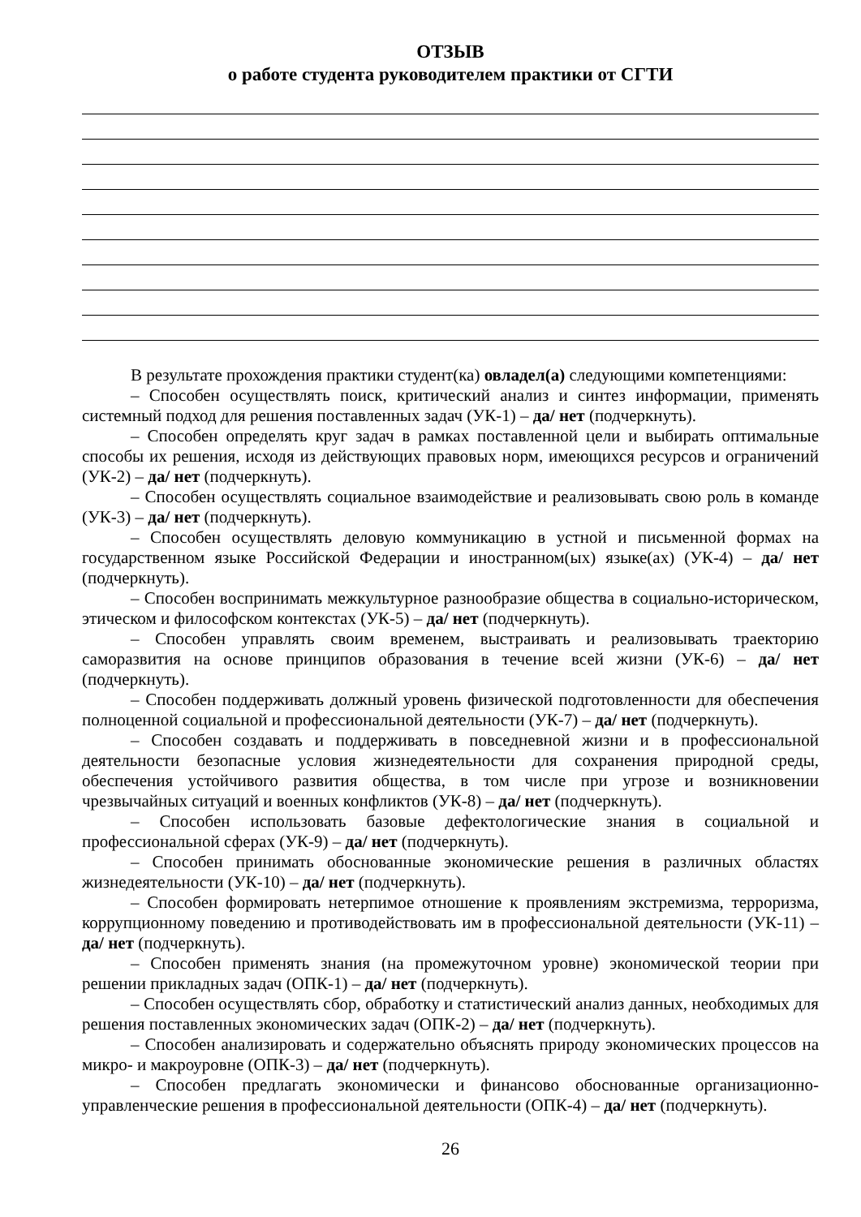ОТЗЫВ
о работе студента руководителем практики от СГТИ
В результате прохождения практики студент(ка) овладел(а) следующими компетенциями:
– Способен осуществлять поиск, критический анализ и синтез информации, применять системный подход для решения поставленных задач (УК-1) – да/ нет (подчеркнуть).
– Способен определять круг задач в рамках поставленной цели и выбирать оптимальные способы их решения, исходя из действующих правовых норм, имеющихся ресурсов и ограничений (УК-2) – да/ нет (подчеркнуть).
– Способен осуществлять социальное взаимодействие и реализовывать свою роль в команде (УК-3) – да/ нет (подчеркнуть).
– Способен осуществлять деловую коммуникацию в устной и письменной формах на государственном языке Российской Федерации и иностранном(ых) языке(ах) (УК-4) – да/ нет (подчеркнуть).
– Способен воспринимать межкультурное разнообразие общества в социально-историческом, этическом и философском контекстах (УК-5) – да/ нет (подчеркнуть).
– Способен управлять своим временем, выстраивать и реализовывать траекторию саморазвития на основе принципов образования в течение всей жизни (УК-6) – да/ нет (подчеркнуть).
– Способен поддерживать должный уровень физической подготовленности для обеспечения полноценной социальной и профессиональной деятельности (УК-7) – да/ нет (подчеркнуть).
– Способен создавать и поддерживать в повседневной жизни и в профессиональной деятельности безопасные условия жизнедеятельности для сохранения природной среды, обеспечения устойчивого развития общества, в том числе при угрозе и возникновении чрезвычайных ситуаций и военных конфликтов (УК-8) – да/ нет (подчеркнуть).
– Способен использовать базовые дефектологические знания в социальной и профессиональной сферах (УК-9) – да/ нет (подчеркнуть).
– Способен принимать обоснованные экономические решения в различных областях жизнедеятельности (УК-10) – да/ нет (подчеркнуть).
– Способен формировать нетерпимое отношение к проявлениям экстремизма, терроризма, коррупционному поведению и противодействовать им в профессиональной деятельности (УК-11) – да/ нет (подчеркнуть).
– Способен применять знания (на промежуточном уровне) экономической теории при решении прикладных задач (ОПК-1) – да/ нет (подчеркнуть).
– Способен осуществлять сбор, обработку и статистический анализ данных, необходимых для решения поставленных экономических задач (ОПК-2) – да/ нет (подчеркнуть).
– Способен анализировать и содержательно объяснять природу экономических процессов на микро- и макроуровне (ОПК-3) – да/ нет (подчеркнуть).
– Способен предлагать экономически и финансово обоснованные организационно-управленческие решения в профессиональной деятельности (ОПК-4) – да/ нет (подчеркнуть).
26